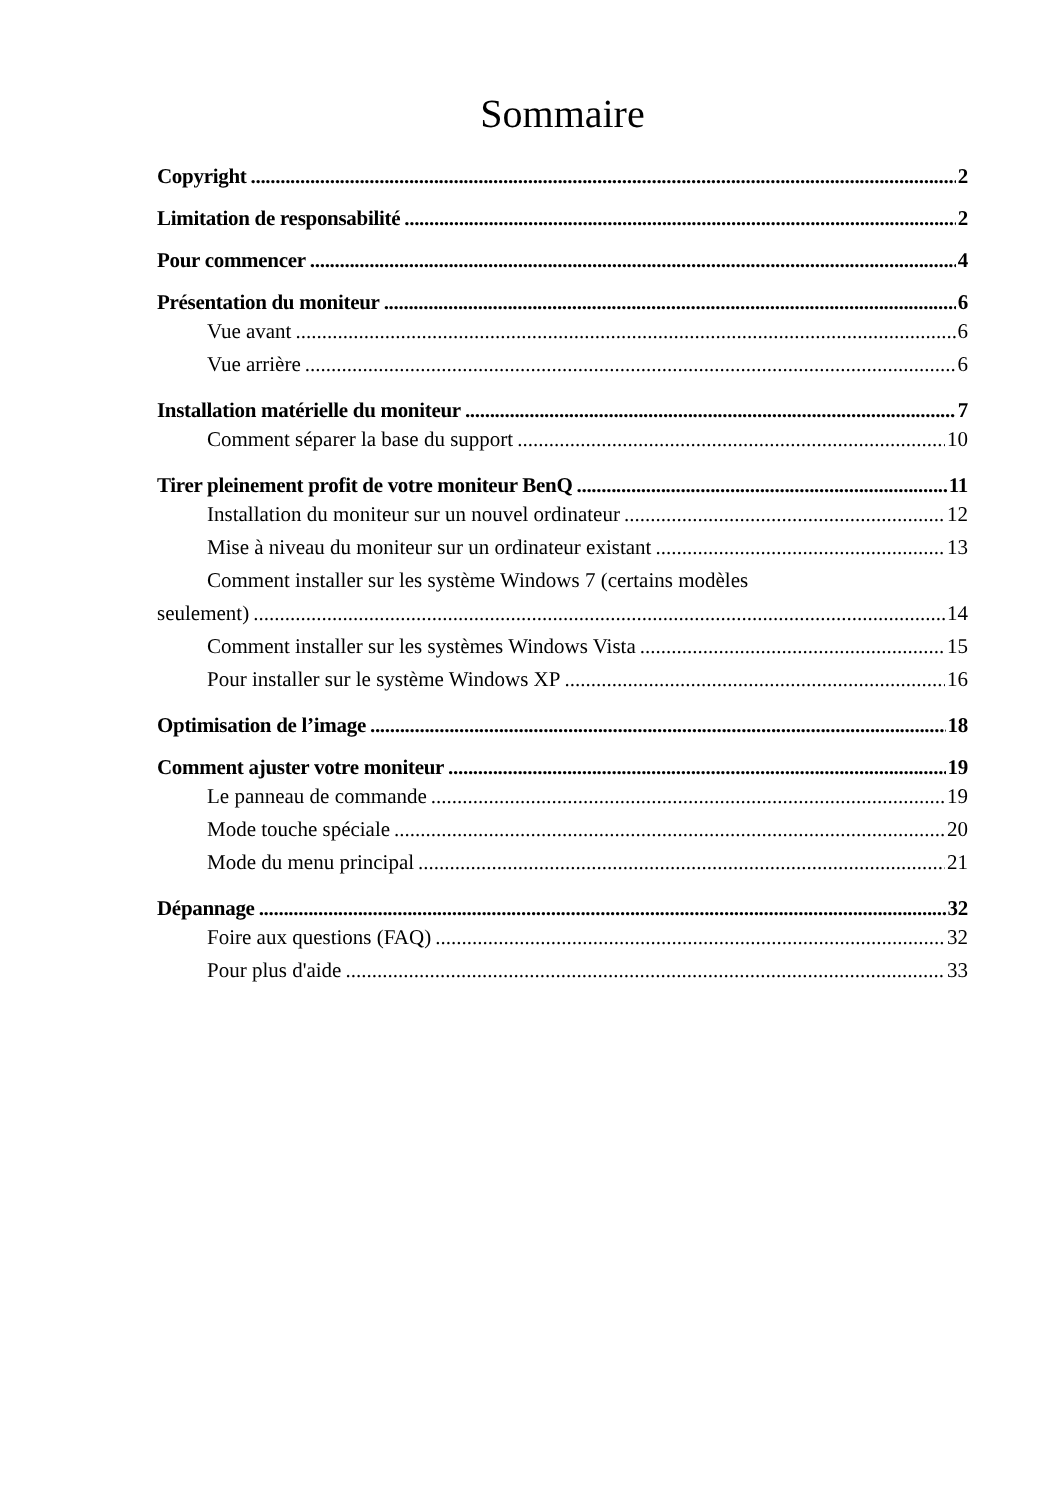Sommaire
Copyright 2
Limitation de responsabilité 2
Pour commencer 4
Présentation du moniteur 6
Vue avant 6
Vue arrière 6
Installation matérielle du moniteur 7
Comment séparer la base du support 10
Tirer pleinement profit de votre moniteur BenQ 11
Installation du moniteur sur un nouvel ordinateur 12
Mise à niveau du moniteur sur un ordinateur existant 13
Comment installer sur les système Windows 7 (certains modèles
seulement) 14
Comment installer sur les systèmes Windows Vista 15
Pour installer sur le système Windows XP 16
Optimisation de l’image 18
Comment ajuster votre moniteur 19
Le panneau de commande 19
Mode touche spéciale 20
Mode du menu principal 21
Dépannage 32
Foire aux questions (FAQ) 32
Pour plus d'aide 33